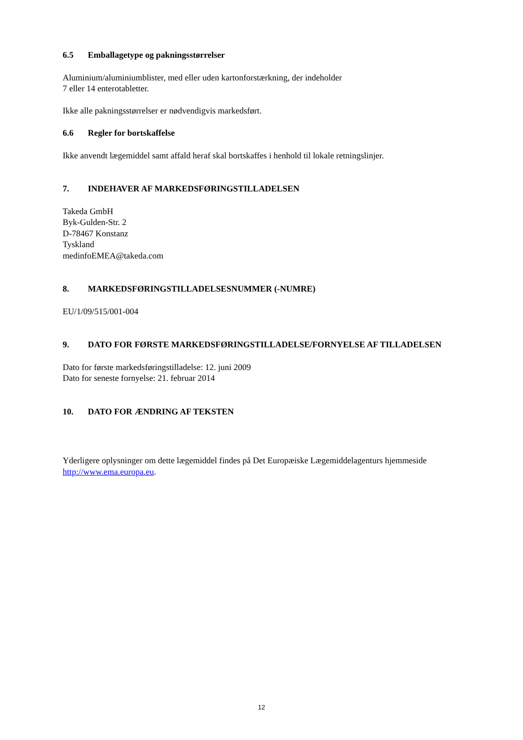6.5 Emballagetype og pakningsstørrelser
Aluminium/aluminiumblister, med eller uden kartonforstærkning, der indeholder
7 eller 14 enterotabletter.
Ikke alle pakningsstørrelser er nødvendigvis markedsført.
6.6 Regler for bortskaffelse
Ikke anvendt lægemiddel samt affald heraf skal bortskaffes i henhold til lokale retningslinjer.
7. INDEHAVER AF MARKEDSFØRINGSTILLADELSEN
Takeda GmbH
Byk-Gulden-Str. 2
D-78467 Konstanz
Tyskland
medinfoEMEA@takeda.com
8. MARKEDSFØRINGSTILLADELSESNUMMER (-NUMRE)
EU/1/09/515/001-004
9. DATO FOR FØRSTE MARKEDSFØRINGSTILLADELSE/FORNYELSE AF TILLADELSEN
Dato for første markedsføringstilladelse: 12. juni 2009
Dato for seneste fornyelse: 21. februar 2014
10. DATO FOR ÆNDRING AF TEKSTEN
Yderligere oplysninger om dette lægemiddel findes på Det Europæiske Lægemiddelagenturs hjemmeside http://www.ema.europa.eu.
12